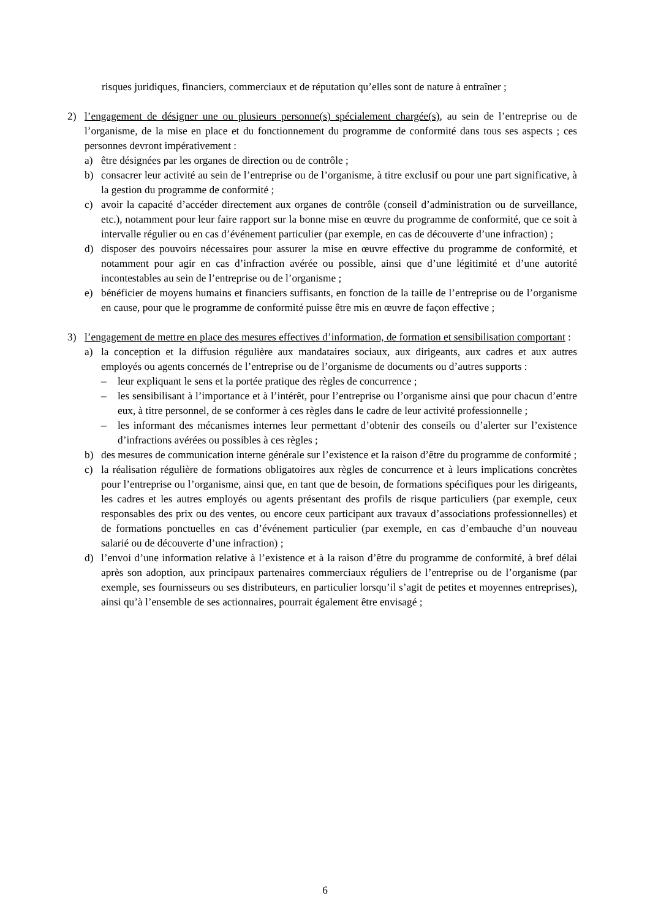risques juridiques, financiers, commerciaux et de réputation qu’elles sont de nature à entraîner ;
2) l’engagement de désigner une ou plusieurs personne(s) spécialement chargée(s), au sein de l’entreprise ou de l’organisme, de la mise en place et du fonctionnement du programme de conformité dans tous ses aspects ; ces personnes devront impérativement :
a) être désignées par les organes de direction ou de contrôle ;
b) consacrer leur activité au sein de l’entreprise ou de l’organisme, à titre exclusif ou pour une part significative, à la gestion du programme de conformité ;
c) avoir la capacité d’accéder directement aux organes de contrôle (conseil d’administration ou de surveillance, etc.), notamment pour leur faire rapport sur la bonne mise en œuvre du programme de conformité, que ce soit à intervalle régulier ou en cas d’événement particulier (par exemple, en cas de découverte d’une infraction) ;
d) disposer des pouvoirs nécessaires pour assurer la mise en œuvre effective du programme de conformité, et notamment pour agir en cas d’infraction avérée ou possible, ainsi que d’une légitimité et d’une autorité incontestables au sein de l’entreprise ou de l’organisme ;
e) bénéficier de moyens humains et financiers suffisants, en fonction de la taille de l’entreprise ou de l’organisme en cause, pour que le programme de conformité puisse être mis en œuvre de façon effective ;
3) l’engagement de mettre en place des mesures effectives d’information, de formation et sensibilisation comportant :
a) la conception et la diffusion régulière aux mandataires sociaux, aux dirigeants, aux cadres et aux autres employés ou agents concernés de l’entreprise ou de l’organisme de documents ou d’autres supports :
– leur expliquant le sens et la portée pratique des règles de concurrence ;
– les sensibilisant à l’importance et à l’intérêt, pour l’entreprise ou l’organisme ainsi que pour chacun d’entre eux, à titre personnel, de se conformer à ces règles dans le cadre de leur activité professionnelle ;
– les informant des mécanismes internes leur permettant d’obtenir des conseils ou d’alerter sur l’existence d’infractions avérées ou possibles à ces règles ;
b) des mesures de communication interne générale sur l’existence et la raison d’être du programme de conformité ;
c) la réalisation régulière de formations obligatoires aux règles de concurrence et à leurs implications concrètes pour l’entreprise ou l’organisme, ainsi que, en tant que de besoin, de formations spécifiques pour les dirigeants, les cadres et les autres employés ou agents présentant des profils de risque particuliers (par exemple, ceux responsables des prix ou des ventes, ou encore ceux participant aux travaux d’associations professionnelles) et de formations ponctuelles en cas d’événement particulier (par exemple, en cas d’embauche d’un nouveau salarié ou de découverte d’une infraction) ;
d) l’envoi d’une information relative à l’existence et à la raison d’être du programme de conformité, à bref délai après son adoption, aux principaux partenaires commerciaux réguliers de l’entreprise ou de l’organisme (par exemple, ses fournisseurs ou ses distributeurs, en particulier lorsqu’il s’agit de petites et moyennes entreprises), ainsi qu’à l’ensemble de ses actionnaires, pourrait également être envisagé ;
6